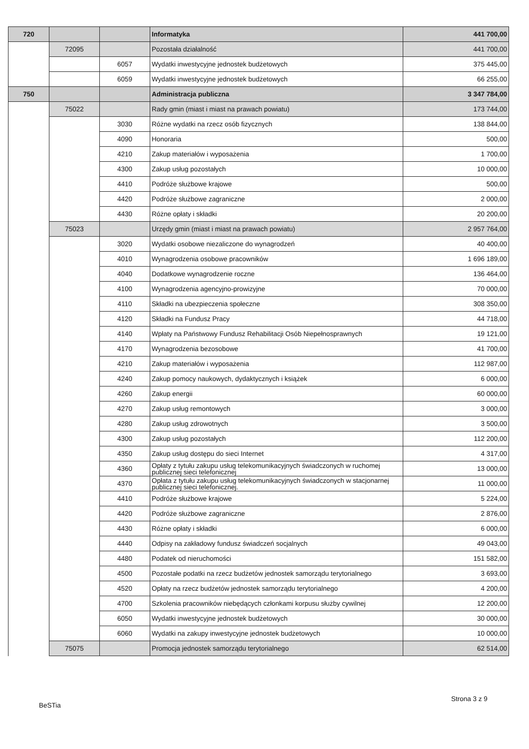| 720 | | | Informatyka | 441 700,00 |
| | 72095 | | Pozostała działalność | 441 700,00 |
| | | 6057 | Wydatki inwestycyjne jednostek budżetowych | 375 445,00 |
| | | 6059 | Wydatki inwestycyjne jednostek budżetowych | 66 255,00 |
| 750 | | | Administracja publiczna | 3 347 784,00 |
| | 75022 | | Rady gmin (miast i miast na prawach powiatu) | 173 744,00 |
| | | 3030 | Różne wydatki na rzecz osób fizycznych | 138 844,00 |
| | | 4090 | Honoraria | 500,00 |
| | | 4210 | Zakup materiałów i wyposażenia | 1 700,00 |
| | | 4300 | Zakup usług pozostałych | 10 000,00 |
| | | 4410 | Podróże służbowe krajowe | 500,00 |
| | | 4420 | Podróże służbowe zagraniczne | 2 000,00 |
| | | 4430 | Różne opłaty i składki | 20 200,00 |
| | 75023 | | Urzędy gmin (miast i miast na prawach powiatu) | 2 957 764,00 |
| | | 3020 | Wydatki osobowe niezaliczone do wynagrodzeń | 40 400,00 |
| | | 4010 | Wynagrodzenia osobowe pracowników | 1 696 189,00 |
| | | 4040 | Dodatkowe wynagrodzenie roczne | 136 464,00 |
| | | 4100 | Wynagrodzenia agencyjno-prowizyjne | 70 000,00 |
| | | 4110 | Składki na ubezpieczenia społeczne | 308 350,00 |
| | | 4120 | Składki na Fundusz Pracy | 44 718,00 |
| | | 4140 | Wpłaty na Państwowy Fundusz Rehabilitacji Osób Niepełnosprawnych | 19 121,00 |
| | | 4170 | Wynagrodzenia bezosobowe | 41 700,00 |
| | | 4210 | Zakup materiałów i wyposażenia | 112 987,00 |
| | | 4240 | Zakup pomocy naukowych, dydaktycznych i książek | 6 000,00 |
| | | 4260 | Zakup energii | 60 000,00 |
| | | 4270 | Zakup usług remontowych | 3 000,00 |
| | | 4280 | Zakup usług zdrowotnych | 3 500,00 |
| | | 4300 | Zakup usług pozostałych | 112 200,00 |
| | | 4350 | Zakup usług dostępu do sieci Internet | 4 317,00 |
| | | 4360 | Opłaty z tytułu zakupu usług telekomunikacyjnych świadczonych w ruchomej publicznej sieci telefonicznej | 13 000,00 |
| | | 4370 | Opłata z tytułu zakupu usług telekomunikacyjnych świadczonych w stacjonarnej publicznej sieci telefonicznej. | 11 000,00 |
| | | 4410 | Podróże służbowe krajowe | 5 224,00 |
| | | 4420 | Podróże służbowe zagraniczne | 2 876,00 |
| | | 4430 | Różne opłaty i składki | 6 000,00 |
| | | 4440 | Odpisy na zakładowy fundusz świadczeń socjalnych | 49 043,00 |
| | | 4480 | Podatek od nieruchomości | 151 582,00 |
| | | 4500 | Pozostałe podatki na rzecz budżetów jednostek samorządu terytorialnego | 3 693,00 |
| | | 4520 | Opłaty na rzecz budżetów jednostek samorządu terytorialnego | 4 200,00 |
| | | 4700 | Szkolenia pracowników niebędących członkami korpusu służby cywilnej | 12 200,00 |
| | | 6050 | Wydatki inwestycyjne jednostek budżetowych | 30 000,00 |
| | | 6060 | Wydatki na zakupy inwestycyjne jednostek budżetowych | 10 000,00 |
| | 75075 | | Promocja jednostek samorządu terytorialnego | 62 514,00 |
Strona 3 z 9
BeSTia